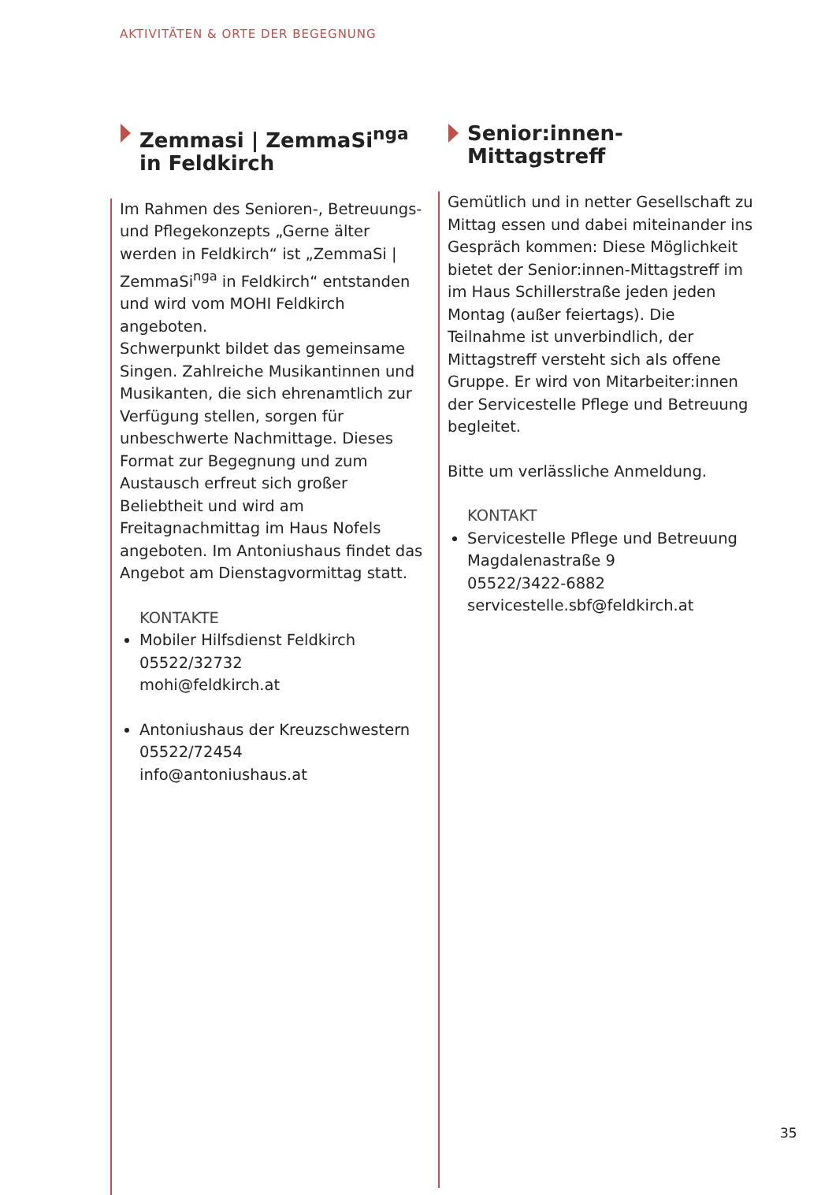AKTIVITÄTEN & ORTE DER BEGEGNUNG
Zemmasi | ZemmaSi<sup>nga</sup>
in Feldkirch
Im Rahmen des Senioren-, Betreuungs- und Pflegekonzepts „Gerne älter werden in Feldkirch“ ist „ZemmaSi | ZemmaSi<sup>nga</sup> in Feldkirch“ entstanden und wird vom MOHI Feldkirch angeboten.
Schwerpunkt bildet das gemeinsame Singen. Zahlreiche Musikantinnen und Musikanten, die sich ehrenamtlich zur Verfügung stellen, sorgen für unbeschwerte Nachmittage. Dieses Format zur Begegnung und zum Austausch erfreut sich großer Beliebtheit und wird am Freitagnachmittag im Haus Nofels angeboten. Im Antoniushaus findet das Angebot am Dienstagvormittag statt.
KONTAKTE
Mobiler Hilfsdienst Feldkirch
05522/32732
mohi@feldkirch.at
Antoniushaus der Kreuzschwestern
05522/72454
info@antoniushaus.at
Senior:innen-
Mittagstreff
Gemütlich und in netter Gesellschaft zu Mittag essen und dabei miteinander ins Gespräch kommen: Diese Möglichkeit bietet der Senior:innen-Mittagstreff im im Haus Schillerstraße jeden jeden Montag (außer feiertags). Die Teilnahme ist unverbindlich, der Mittagstreff versteht sich als offene Gruppe. Er wird von Mitarbeiter:innen der Servicestelle Pflege und Betreuung begleitet.
Bitte um verlässliche Anmeldung.
KONTAKT
Servicestelle Pflege und Betreuung
Magdalenastraße 9
05522/3422-6882
servicestelle.sbf@feldkirch.at
35